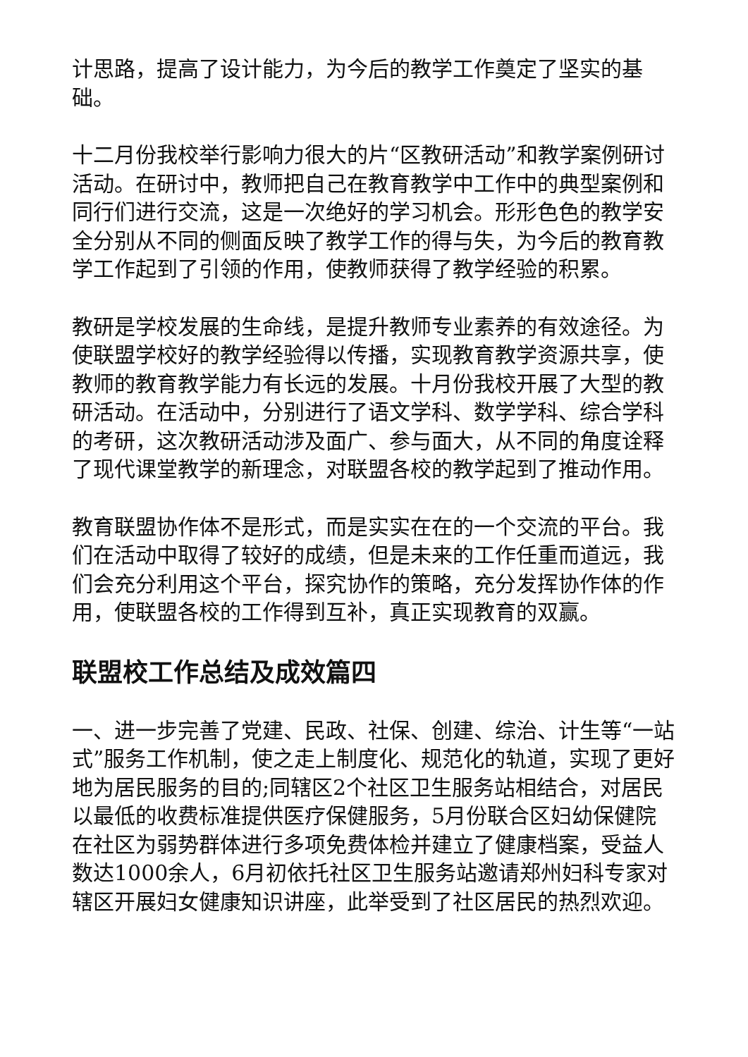计思路，提高了设计能力，为今后的教学工作奠定了坚实的基础。
十二月份我校举行影响力很大的片“区教研活动”和教学案例研讨活动。在研讨中，教师把自己在教育教学中工作中的典型案例和同行们进行交流，这是一次绝好的学习机会。形形色色的教学安全分别从不同的侧面反映了教学工作的得与失，为今后的教育教学工作起到了引领的作用，使教师获得了教学经验的积累。
教研是学校发展的生命线，是提升教师专业素养的有效途径。为使联盟学校好的教学经验得以传播，实现教育教学资源共享，使教师的教育教学能力有长远的发展。十月份我校开展了大型的教研活动。在活动中，分别进行了语文学科、数学学科、综合学科的考研，这次教研活动涉及面广、参与面大，从不同的角度诠释了现代课堂教学的新理念，对联盟各校的教学起到了推动作用。
教育联盟协作体不是形式，而是实实在在的一个交流的平台。我们在活动中取得了较好的成绩，但是未来的工作任重而道远，我们会充分利用这个平台，探究协作的策略，充分发挥协作体的作用，使联盟各校的工作得到互补，真正实现教育的双赢。
联盟校工作总结及成效篇四
一、进一步完善了党建、民政、社保、创建、综治、计生等“一站式”服务工作机制，使之走上制度化、规范化的轨道，实现了更好地为居民服务的目的;同辖区2个社区卫生服务站相结合，对居民以最低的收费标准提供医疗保健服务，5月份联合区妇幼保健院在社区为弱势群体进行多项免费体检并建立了健康档案，受益人数达1000余人，6月初依托社区卫生服务站邀请郑州妇科专家对辖区开展妇女健康知识讲座，此举受到了社区居民的热烈欢迎。